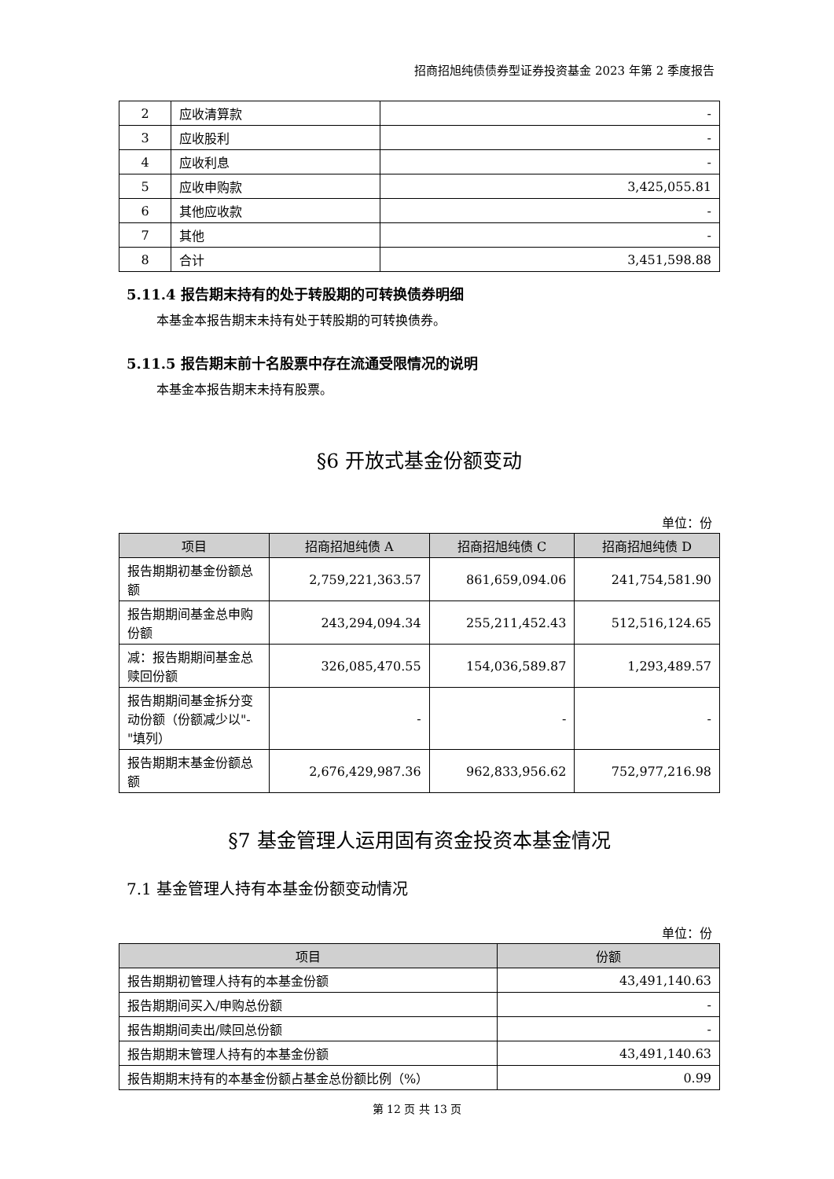招商招旭纯债债券型证券投资基金 2023 年第 2 季度报告
| 2 | 应收清算款 | - |
| 3 | 应收股利 | - |
| 4 | 应收利息 | - |
| 5 | 应收申购款 | 3,425,055.81 |
| 6 | 其他应收款 | - |
| 7 | 其他 | - |
| 8 | 合计 | 3,451,598.88 |
5.11.4 报告期末持有的处于转股期的可转换债券明细
本基金本报告期末未持有处于转股期的可转换债券。
5.11.5 报告期末前十名股票中存在流通受限情况的说明
本基金本报告期末未持有股票。
§6 开放式基金份额变动
单位：份
| 项目 | 招商招旭纯债 A | 招商招旭纯债 C | 招商招旭纯债 D |
| --- | --- | --- | --- |
| 报告期期初基金份额总额 | 2,759,221,363.57 | 861,659,094.06 | 241,754,581.90 |
| 报告期期间基金总申购份额 | 243,294,094.34 | 255,211,452.43 | 512,516,124.65 |
| 减：报告期期间基金总赎回份额 | 326,085,470.55 | 154,036,589.87 | 1,293,489.57 |
| 报告期期间基金拆分变动份额（份额减少以"-"填列） | - | - | - |
| 报告期期末基金份额总额 | 2,676,429,987.36 | 962,833,956.62 | 752,977,216.98 |
§7 基金管理人运用固有资金投资本基金情况
7.1 基金管理人持有本基金份额变动情况
单位：份
| 项目 | 份额 |
| --- | --- |
| 报告期期初管理人持有的本基金份额 | 43,491,140.63 |
| 报告期期间买入/申购总份额 | - |
| 报告期期间卖出/赎回总份额 | - |
| 报告期期末管理人持有的本基金份额 | 43,491,140.63 |
| 报告期期末持有的本基金份额占基金总份额比例（%） | 0.99 |
第 12 页 共 13 页